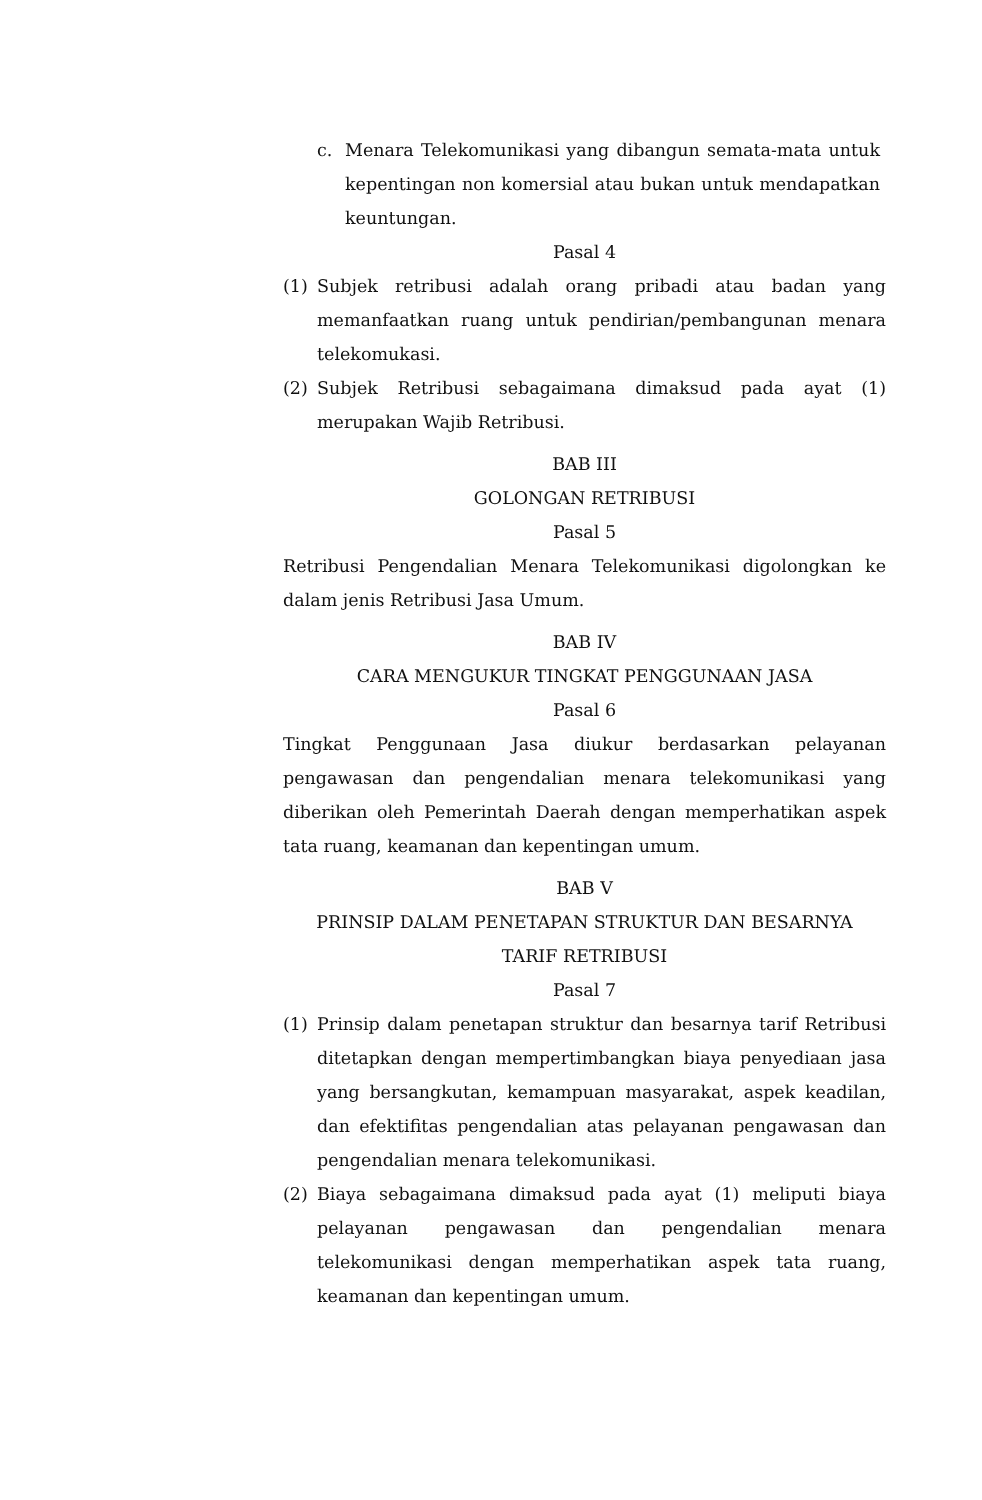c. Menara Telekomunikasi yang dibangun semata-mata untuk kepentingan non komersial atau bukan untuk mendapatkan keuntungan.
Pasal 4
(1) Subjek retribusi adalah orang pribadi atau badan yang memanfaatkan ruang untuk pendirian/pembangunan menara telekomukasi.
(2) Subjek Retribusi sebagaimana dimaksud pada ayat (1) merupakan Wajib Retribusi.
BAB III
GOLONGAN RETRIBUSI
Pasal 5
Retribusi Pengendalian Menara Telekomunikasi digolongkan ke dalam jenis Retribusi Jasa Umum.
BAB IV
CARA MENGUKUR TINGKAT PENGGUNAAN JASA
Pasal 6
Tingkat Penggunaan Jasa diukur berdasarkan pelayanan pengawasan dan pengendalian menara telekomunikasi yang diberikan oleh Pemerintah Daerah dengan memperhatikan aspek tata ruang, keamanan dan kepentingan umum.
BAB V
PRINSIP DALAM PENETAPAN STRUKTUR DAN BESARNYA
TARIF RETRIBUSI
Pasal 7
(1) Prinsip dalam penetapan struktur dan besarnya tarif Retribusi ditetapkan dengan mempertimbangkan biaya penyediaan jasa yang bersangkutan, kemampuan masyarakat, aspek keadilan, dan efektifitas pengendalian atas pelayanan pengawasan dan pengendalian menara telekomunikasi.
(2) Biaya sebagaimana dimaksud pada ayat (1) meliputi biaya pelayanan pengawasan dan pengendalian menara telekomunikasi dengan memperhatikan aspek tata ruang, keamanan dan kepentingan umum.